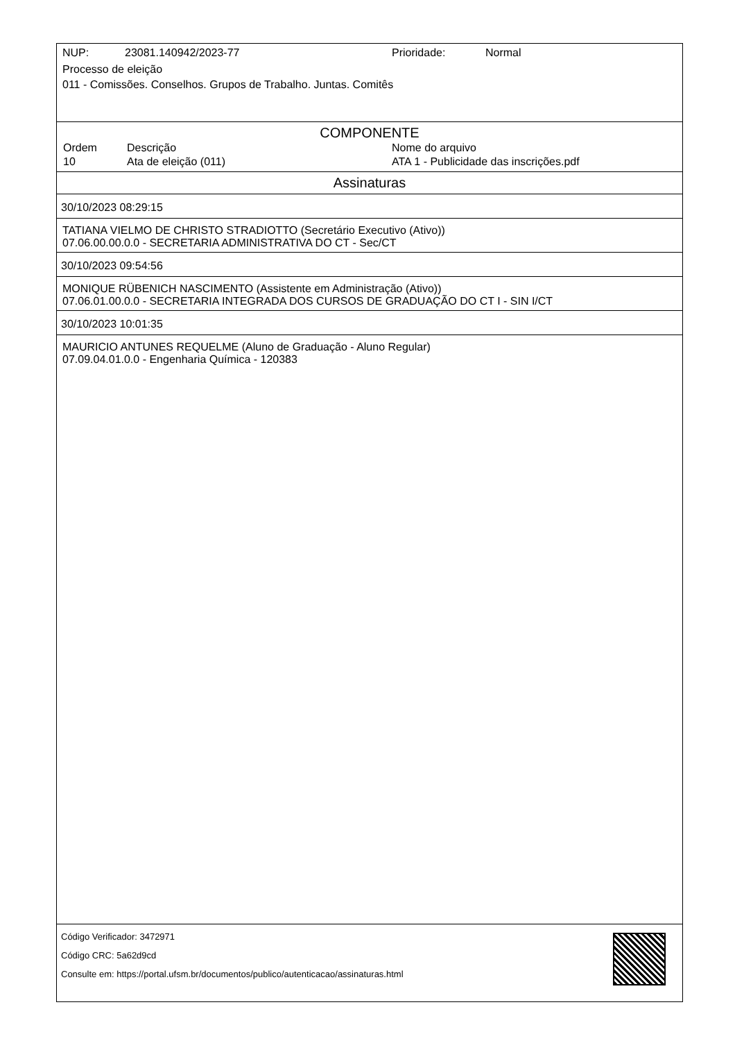NUP: 23081.140942/2023-77 Prioridade: Normal
Processo de eleição
011 - Comissões. Conselhos. Grupos de Trabalho. Juntas. Comitês
COMPONENTE
| Ordem | Descrição | Nome do arquivo |
| --- | --- | --- |
| 10 | Ata de eleição (011) | ATA 1 - Publicidade das inscrições.pdf |
Assinaturas
30/10/2023 08:29:15
TATIANA VIELMO DE CHRISTO STRADIOTTO (Secretário Executivo (Ativo))
07.06.00.00.0.0 - SECRETARIA ADMINISTRATIVA DO CT - Sec/CT
30/10/2023 09:54:56
MONIQUE RÜBENICH NASCIMENTO (Assistente em Administração (Ativo))
07.06.01.00.0.0 - SECRETARIA INTEGRADA DOS CURSOS DE GRADUAÇÃO DO CT I - SIN I/CT
30/10/2023 10:01:35
MAURICIO ANTUNES REQUELME (Aluno de Graduação - Aluno Regular)
07.09.04.01.0.0 - Engenharia Química - 120383
Código Verificador: 3472971
Código CRC: 5a62d9cd
Consulte em: https://portal.ufsm.br/documentos/publico/autenticacao/assinaturas.html